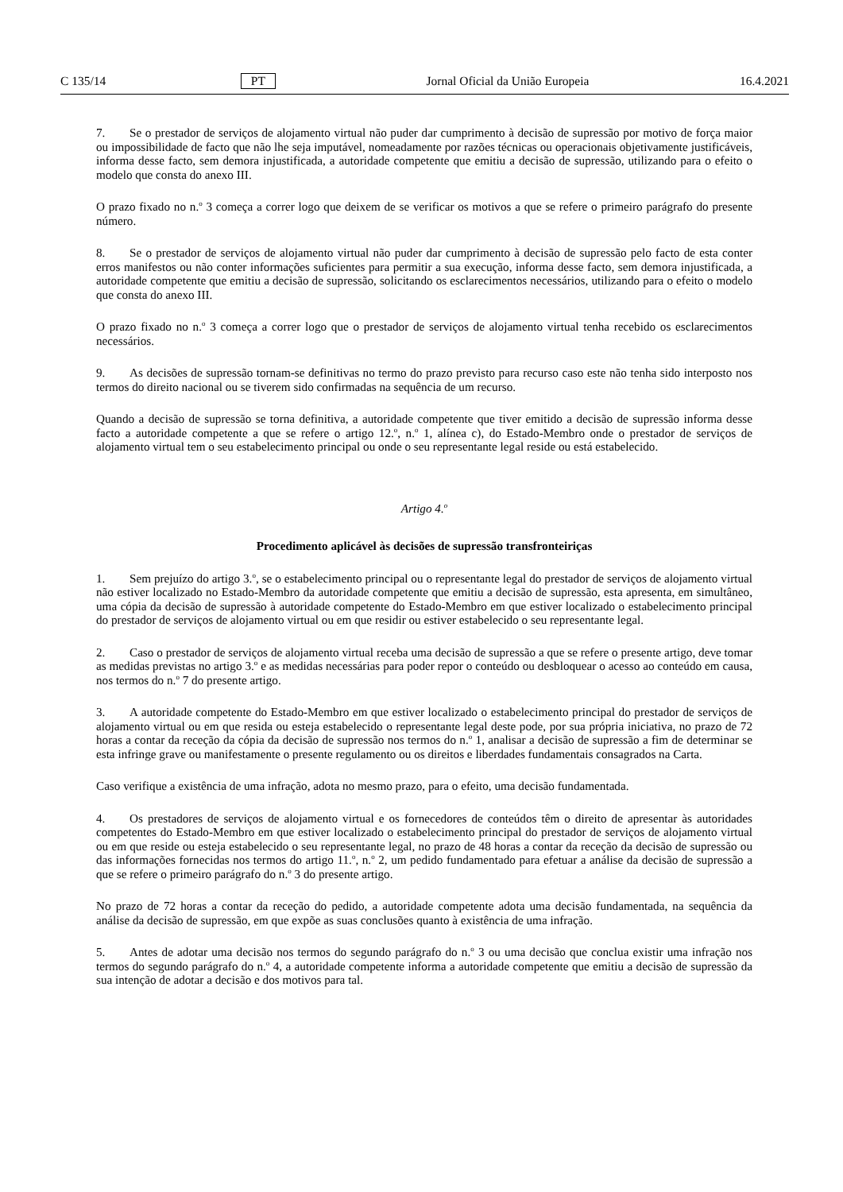C 135/14 PT Jornal Oficial da União Europeia 16.4.2021
7. Se o prestador de serviços de alojamento virtual não puder dar cumprimento à decisão de supressão por motivo de força maior ou impossibilidade de facto que não lhe seja imputável, nomeadamente por razões técnicas ou operacionais objetivamente justificáveis, informa desse facto, sem demora injustificada, a autoridade competente que emitiu a decisão de supressão, utilizando para o efeito o modelo que consta do anexo III.
O prazo fixado no n.<sup>o</sup> 3 começa a correr logo que deixem de se verificar os motivos a que se refere o primeiro parágrafo do presente número.
8. Se o prestador de serviços de alojamento virtual não puder dar cumprimento à decisão de supressão pelo facto de esta conter erros manifestos ou não conter informações suficientes para permitir a sua execução, informa desse facto, sem demora injustificada, a autoridade competente que emitiu a decisão de supressão, solicitando os esclarecimentos necessários, utilizando para o efeito o modelo que consta do anexo III.
O prazo fixado no n.<sup>o</sup> 3 começa a correr logo que o prestador de serviços de alojamento virtual tenha recebido os esclarecimentos necessários.
9. As decisões de supressão tornam-se definitivas no termo do prazo previsto para recurso caso este não tenha sido interposto nos termos do direito nacional ou se tiverem sido confirmadas na sequência de um recurso.
Quando a decisão de supressão se torna definitiva, a autoridade competente que tiver emitido a decisão de supressão informa desse facto a autoridade competente a que se refere o artigo 12.<sup>o</sup>, n.<sup>o</sup> 1, alínea c), do Estado-Membro onde o prestador de serviços de alojamento virtual tem o seu estabelecimento principal ou onde o seu representante legal reside ou está estabelecido.
Artigo 4.<sup>o</sup>
Procedimento aplicável às decisões de supressão transfronteiriças
1. Sem prejuízo do artigo 3.<sup>o</sup>, se o estabelecimento principal ou o representante legal do prestador de serviços de alojamento virtual não estiver localizado no Estado-Membro da autoridade competente que emitiu a decisão de supressão, esta apresenta, em simultâneo, uma cópia da decisão de supressão à autoridade competente do Estado-Membro em que estiver localizado o estabelecimento principal do prestador de serviços de alojamento virtual ou em que residir ou estiver estabelecido o seu representante legal.
2. Caso o prestador de serviços de alojamento virtual receba uma decisão de supressão a que se refere o presente artigo, deve tomar as medidas previstas no artigo 3.<sup>o</sup> e as medidas necessárias para poder repor o conteúdo ou desbloquear o acesso ao conteúdo em causa, nos termos do n.<sup>o</sup> 7 do presente artigo.
3. A autoridade competente do Estado-Membro em que estiver localizado o estabelecimento principal do prestador de serviços de alojamento virtual ou em que resida ou esteja estabelecido o representante legal deste pode, por sua própria iniciativa, no prazo de 72 horas a contar da receção da cópia da decisão de supressão nos termos do n.<sup>o</sup> 1, analisar a decisão de supressão a fim de determinar se esta infringe grave ou manifestamente o presente regulamento ou os direitos e liberdades fundamentais consagrados na Carta.
Caso verifique a existência de uma infração, adota no mesmo prazo, para o efeito, uma decisão fundamentada.
4. Os prestadores de serviços de alojamento virtual e os fornecedores de conteúdos têm o direito de apresentar às autoridades competentes do Estado-Membro em que estiver localizado o estabelecimento principal do prestador de serviços de alojamento virtual ou em que reside ou esteja estabelecido o seu representante legal, no prazo de 48 horas a contar da receção da decisão de supressão ou das informações fornecidas nos termos do artigo 11.<sup>o</sup>, n.<sup>o</sup> 2, um pedido fundamentado para efetuar a análise da decisão de supressão a que se refere o primeiro parágrafo do n.<sup>o</sup> 3 do presente artigo.
No prazo de 72 horas a contar da receção do pedido, a autoridade competente adota uma decisão fundamentada, na sequência da análise da decisão de supressão, em que expõe as suas conclusões quanto à existência de uma infração.
5. Antes de adotar uma decisão nos termos do segundo parágrafo do n.<sup>o</sup> 3 ou uma decisão que conclua existir uma infração nos termos do segundo parágrafo do n.<sup>o</sup> 4, a autoridade competente informa a autoridade competente que emitiu a decisão de supressão da sua intenção de adotar a decisão e dos motivos para tal.